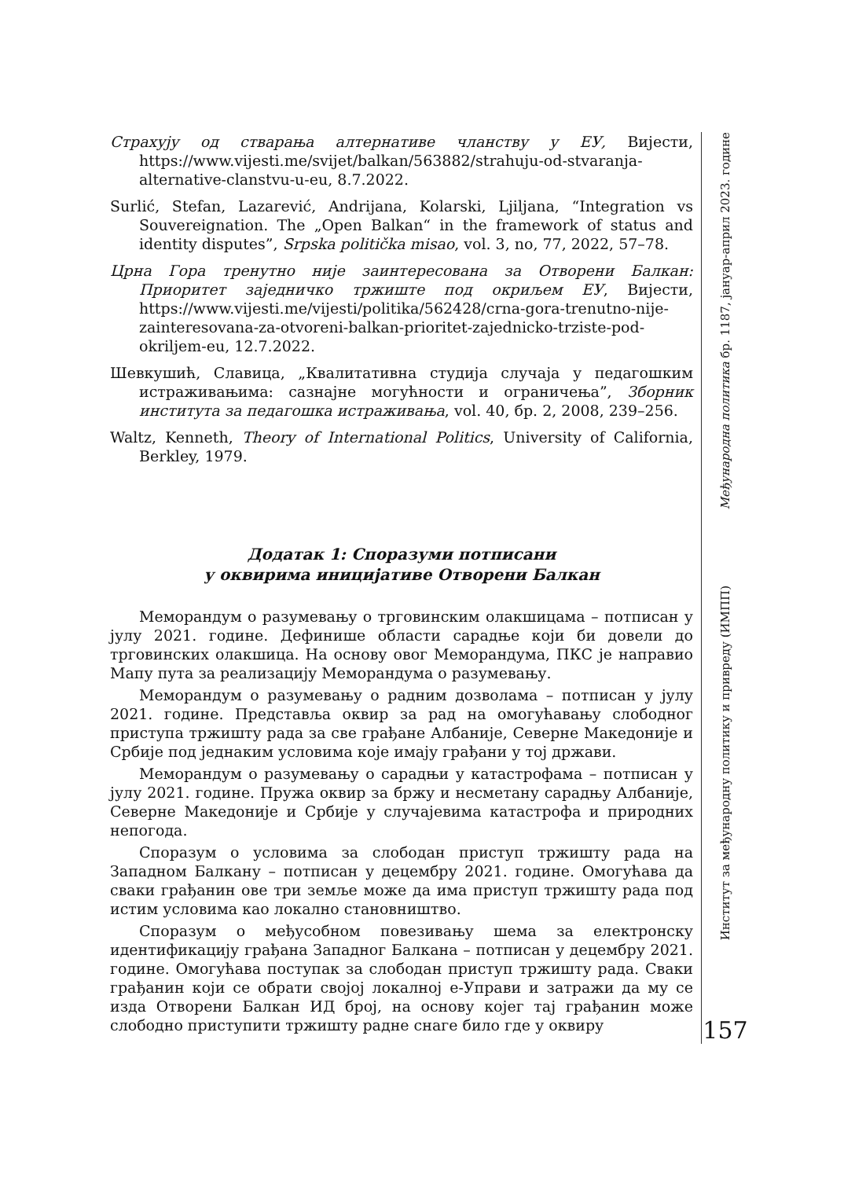Страхују од стварања алтернативе чланству у ЕУ, Вијести, https://www.vijesti.me/svijet/balkan/563882/strahuju-od-stvaranja-alternative-clanstvu-u-eu, 8.7.2022.
Surlić, Stefan, Lazarević, Andrijana, Kolarski, Ljiljana, “Integration vs Souvereignation. The „Open Balkan“ in the framework of status and identity disputes”, Srpska politička misao, vol. 3, no, 77, 2022, 57–78.
Црна Гора тренутно није заинтересована за Отворени Балкан: Приоритет заједничко тржиште под окриљем ЕУ, Вијести, https://www.vijesti.me/vijesti/politika/562428/crna-gora-trenutno-nije-zainteresovana-za-otvoreni-balkan-prioritet-zajednicko-trziste-pod-okriljem-eu, 12.7.2022.
Шевкушић, Славица, „Квалитативна студија случаја у педагошким истраживањима: сазнајне могућности и ограничења”, Зборник института за педагошка истраживања, vol. 40, бр. 2, 2008, 239–256.
Waltz, Kenneth, Theory of International Politics, University of California, Berkley, 1979.
Додатак 1: Споразуми потписани
у оквирима иницијативе Отворени Балкан
Меморандум о разумевању о трговинским олакшицама – потписан у јулу 2021. године. Дефинише области сарадње који би довели до трговинских олакшица. На основу овог Меморандума, ПКС је направио Мапу пута за реализацију Меморандума о разумевању.
Меморандум о разумевању о радним дозволама – потписан у јулу 2021. године. Представља оквир за рад на омогућавању слободног приступа тржишту рада за све грађане Албаније, Северне Македоније и Србије под једнаким условима које имају грађани у тој држави.
Меморандум о разумевању о сарадњи у катастрофама – потписан у јулу 2021. године. Пружа оквир за бржу и несметану сарадњу Албаније, Северне Македоније и Србије у случајевима катастрофа и природних непогода.
Споразум о условима за слободан приступ тржишту рада на Западном Балкану – потписан у децембру 2021. године. Омогућава да сваки грађанин ове три земље може да има приступ тржишту рада под истим условима као локално становништво.
Споразум о међусобном повезивању шема за електронску идентификацију грађана Западног Балкана – потписан у децембру 2021. године. Омогућава поступак за слободан приступ тржишту рада. Сваки грађанин који се обрати својој локалној е-Управи и затражи да му се изда Отворени Балкан ИД број, на основу којег тај грађанин може слободно приступити тржишту радне снаге било где у оквиру
Међународна политика бр. 1187, јануар-април 2023. године
Институт за међународну политику и привреду (ИМПП)
157